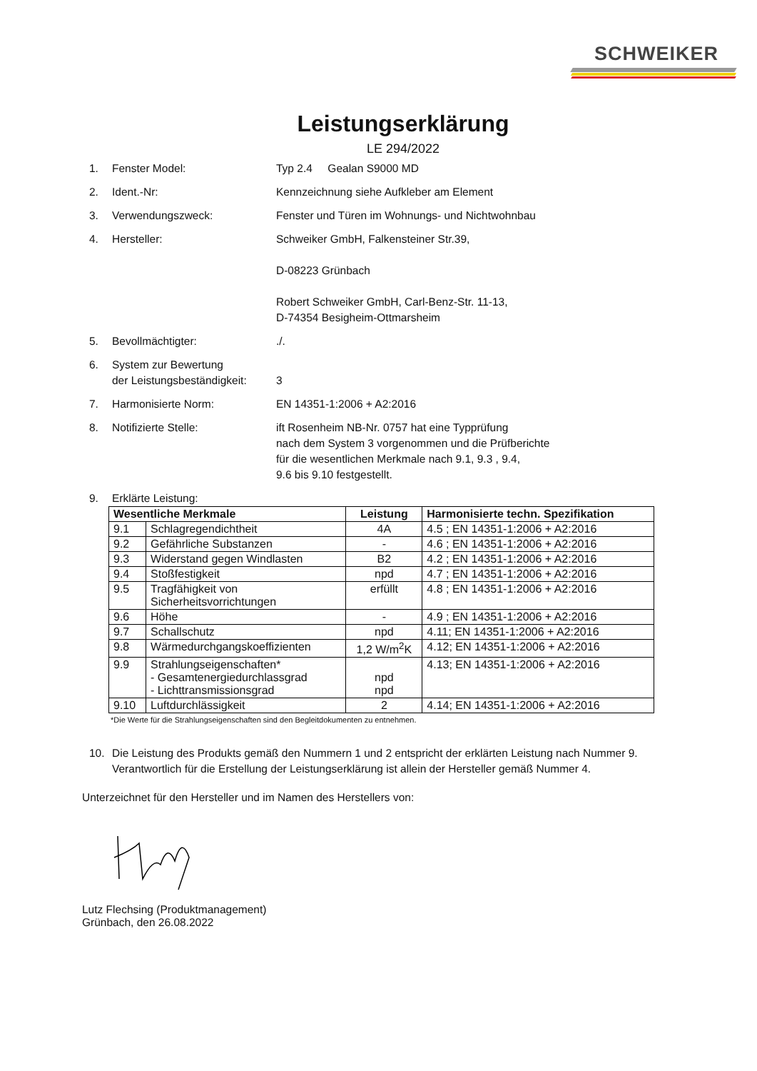SCHWEIKER
Leistungserklärung
LE 294/2022
1. Fenster Model: Typ 2.4 Gealan S9000 MD
2. Ident.-Nr: Kennzeichnung siehe Aufkleber am Element
3. Verwendungszweck: Fenster und Türen im Wohnungs- und Nichtwohnbau
4. Hersteller: Schweiker GmbH, Falkensteiner Str.39,
D-08223 Grünbach
Robert Schweiker GmbH, Carl-Benz-Str. 11-13,
D-74354 Besigheim-Ottmarsheim
5. Bevollmächtigter:./.
6. System zur Bewertung
der Leistungsbeständigkeit:
3
7. Harmonisierte Norm: EN 14351-1:2006 + A2:2016
8. Notifizierte Stelle: ift Rosenheim NB-Nr. 0757 hat eine Typprüfung
nach dem System 3 vorgenommen und die Prüfberichte
für die wesentlichen Merkmale nach 9.1, 9.3 , 9.4,
9.6 bis 9.10 festgestellt.
9. Erklärte Leistung:
| Wesentliche Merkmale | | Leistung | Harmonisierte techn. Spezifikation |
| --- | --- | --- | --- |
| 9.1 | Schlagregendichtheit | 4A | 4.5 ; EN 14351-1:2006 + A2:2016 |
| 9.2 | Gefährliche Substanzen | - | 4.6 ; EN 14351-1:2006 + A2:2016 |
| 9.3 | Widerstand gegen Windlasten | B2 | 4.2 ; EN 14351-1:2006 + A2:2016 |
| 9.4 | Stoßfestigkeit | npd | 4.7 ; EN 14351-1:2006 + A2:2016 |
| 9.5 | Tragfähigkeit von Sicherheitsvorrichtungen | erfüllt | 4.8 ; EN 14351-1:2006 + A2:2016 |
| 9.6 | Höhe | - | 4.9 ; EN 14351-1:2006 + A2:2016 |
| 9.7 | Schallschutz | npd | 4.11; EN 14351-1:2006 + A2:2016 |
| 9.8 | Wärmedurchgangskoeffizienten | 1,2 W/m<sup>2</sup>K | 4.12; EN 14351-1:2006 + A2:2016 |
| 9.9 | Strahlungseigenschaften* - Gesamtenergiedurchlassgrad - Lichttransmissionsgrad | npd npd | 4.13; EN 14351-1:2006 + A2:2016 |
| 9.10 | Luftdurchlässigkeit | 2 | 4.14; EN 14351-1:2006 + A2:2016 |
*Die Werte für die Strahlungseigenschaften sind den Begleitdokumenten zu entnehmen.
10. Die Leistung des Produkts gemäß den Nummern 1 und 2 entspricht der erklärten Leistung nach Nummer 9. Verantwortlich für die Erstellung der Leistungserklärung ist allein der Hersteller gemäß Nummer 4.
Unterzeichnet für den Hersteller und im Namen des Herstellers von:
Lutz Flechsing (Produktmanagement)
Grünbach, den 26.08.2022